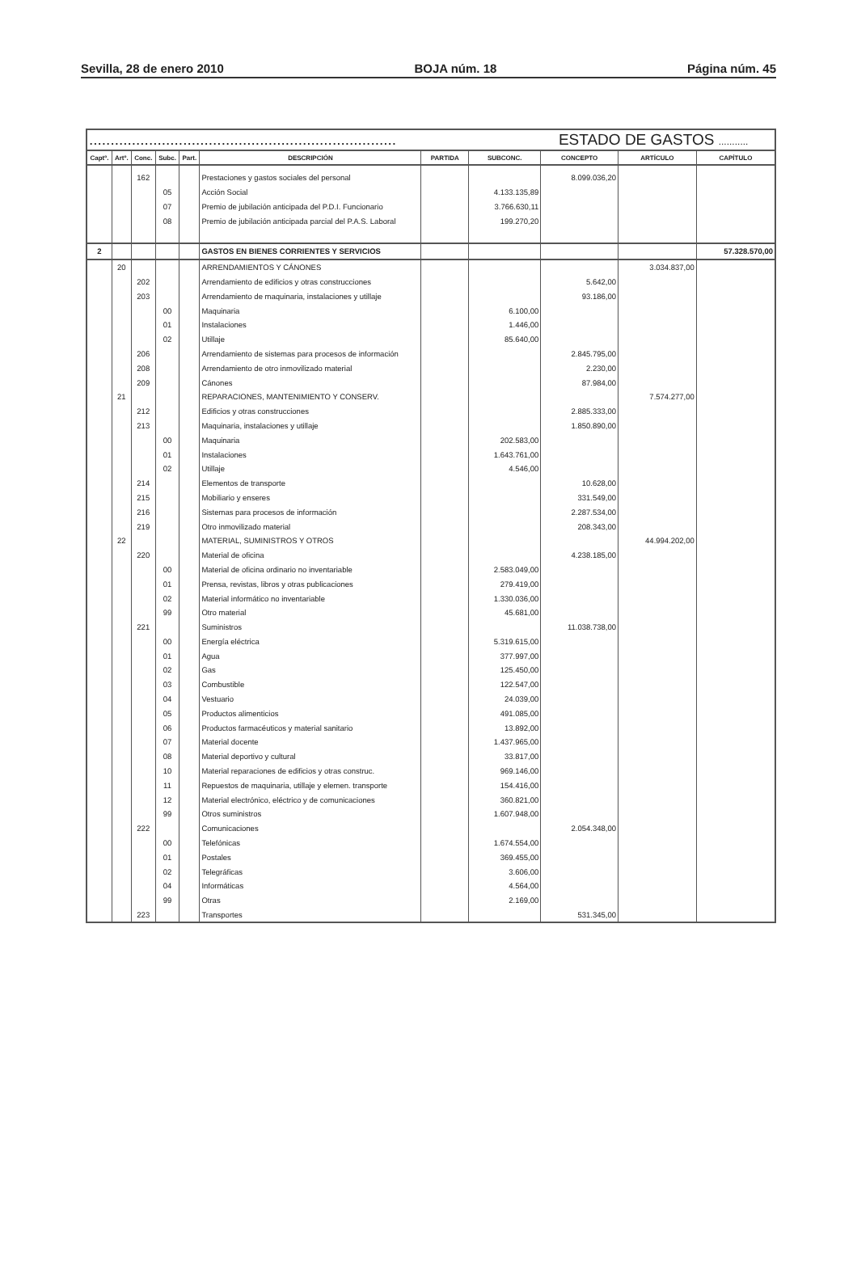Sevilla, 28 de enero 2010 BOJA núm. 18 Página núm. 45
| ........................................................................ | | | | | | ESTADO DE GASTOS ........... | | | | |
| Captº. | Artº. | Conc. | Subc. | Part. | DESCRIPCIÓN | PARTIDA | SUBCONC. | CONCEPTO | ARTÍCULO | CAPÍTULO |
| | | 162 | | | Prestaciones y gastos sociales del personal | | | 8.099.036,20 | | |
| | | | 05 | | Acción Social | | 4.133.135,89 | | | |
| | | | 07 | | Premio de jubilación anticipada del P.D.I. Funcionario | | 3.766.630,11 | | | |
| | | | 08 | | Premio de jubilación anticipada parcial del P.A.S. Laboral | | 199.270,20 | | | |
| 2 | | | | | GASTOS EN BIENES CORRIENTES Y SERVICIOS | | | | | 57.328.570,00 |
| | 20 | | | | ARRENDAMIENTOS Y CÁNONES | | | | 3.034.837,00 | |
| | | 202 | | | Arrendamiento de edificios y otras construcciones | | | 5.642,00 | | |
| | | 203 | | | Arrendamiento de maquinaria, instalaciones y utillaje | | | 93.186,00 | | |
| | | | 00 | | Maquinaria | | 6.100,00 | | | |
| | | | 01 | | Instalaciones | | 1.446,00 | | | |
| | | | 02 | | Utillaje | | 85.640,00 | | | |
| | | 206 | | | Arrendamiento de sistemas para procesos de información | | | 2.845.795,00 | | |
| | | 208 | | | Arrendamiento de otro inmovilizado material | | | 2.230,00 | | |
| | | 209 | | | Cánones | | | 87.984,00 | | |
| | 21 | | | | REPARACIONES, MANTENIMIENTO Y CONSERV. | | | | 7.574.277,00 | |
| | | 212 | | | Edificios y otras construcciones | | | 2.885.333,00 | | |
| | | 213 | | | Maquinaria, instalaciones y utillaje | | | 1.850.890,00 | | |
| | | | 00 | | Maquinaria | | 202.583,00 | | | |
| | | | 01 | | Instalaciones | | 1.643.761,00 | | | |
| | | | 02 | | Utillaje | | 4.546,00 | | | |
| | | 214 | | | Elementos de transporte | | | 10.628,00 | | |
| | | 215 | | | Mobiliario y enseres | | | 331.549,00 | | |
| | | 216 | | | Sistemas para procesos de información | | | 2.287.534,00 | | |
| | | 219 | | | Otro inmovilizado material | | | 208.343,00 | | |
| | 22 | | | | MATERIAL, SUMINISTROS Y OTROS | | | | 44.994.202,00 | |
| | | 220 | | | Material de oficina | | | 4.238.185,00 | | |
| | | | 00 | | Material de oficina ordinario no inventariable | | 2.583.049,00 | | | |
| | | | 01 | | Prensa, revistas, libros y otras publicaciones | | 279.419,00 | | | |
| | | | 02 | | Material informático no inventariable | | 1.330.036,00 | | | |
| | | | 99 | | Otro material | | 45.681,00 | | | |
| | | 221 | | | Suministros | | | 11.038.738,00 | | |
| | | | 00 | | Energía eléctrica | | 5.319.615,00 | | | |
| | | | 01 | | Agua | | 377.997,00 | | | |
| | | | 02 | | Gas | | 125.450,00 | | | |
| | | | 03 | | Combustible | | 122.547,00 | | | |
| | | | 04 | | Vestuario | | 24.039,00 | | | |
| | | | 05 | | Productos alimenticios | | 491.085,00 | | | |
| | | | 06 | | Productos farmacéuticos y material sanitario | | 13.892,00 | | | |
| | | | 07 | | Material docente | | 1.437.965,00 | | | |
| | | | 08 | | Material deportivo y cultural | | 33.817,00 | | | |
| | | | 10 | | Material reparaciones de edificios y otras construc. | | 969.146,00 | | | |
| | | | 11 | | Repuestos de maquinaria, utillaje y elemen. transporte | | 154.416,00 | | | |
| | | | 12 | | Material electrónico, eléctrico y de comunicaciones | | 360.821,00 | | | |
| | | | 99 | | Otros suministros | | 1.607.948,00 | | | |
| | | 222 | | | Comunicaciones | | | 2.054.348,00 | | |
| | | | 00 | | Telefónicas | | 1.674.554,00 | | | |
| | | | 01 | | Postales | | 369.455,00 | | | |
| | | | 02 | | Telegráficas | | 3.606,00 | | | |
| | | | 04 | | Informáticas | | 4.564,00 | | | |
| | | | 99 | | Otras | | 2.169,00 | | | |
| | | 223 | | | Transportes | | | 531.345,00 | | |